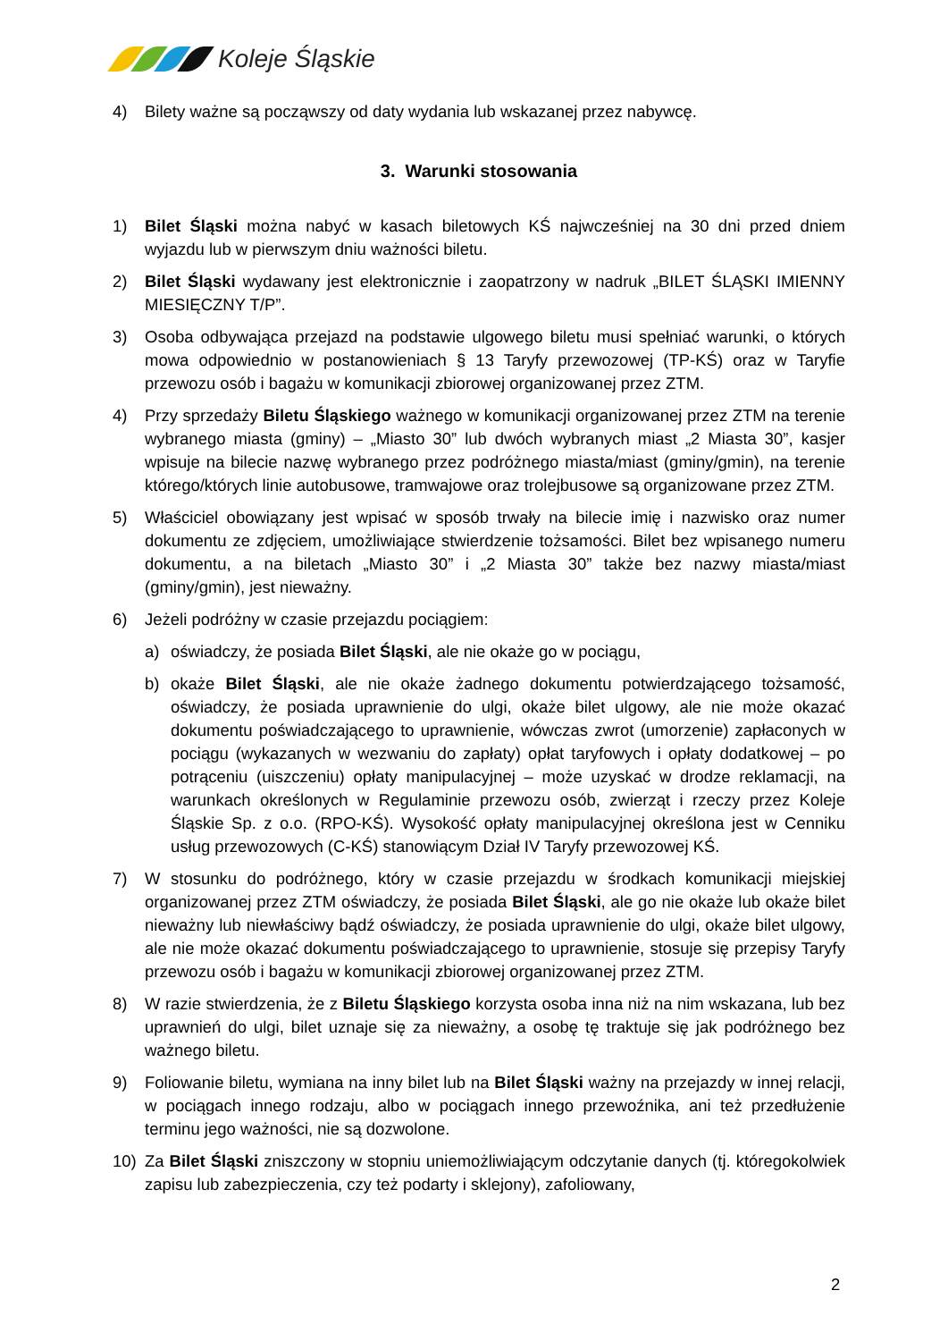Koleje Śląskie
4) Bilety ważne są począwszy od daty wydania lub wskazanej przez nabywcę.
3. Warunki stosowania
1) Bilet Śląski można nabyć w kasach biletowych KŚ najwcześniej na 30 dni przed dniem wyjazdu lub w pierwszym dniu ważności biletu.
2) Bilet Śląski wydawany jest elektronicznie i zaopatrzony w nadruk „BILET ŚLĄSKI IMIENNY MIESIĘCZNY T/P”.
3) Osoba odbywająca przejazd na podstawie ulgowego biletu musi spełniać warunki, o których mowa odpowiednio w postanowieniach § 13 Taryfy przewozowej (TP-KŚ) oraz w Taryfie przewozu osób i bagażu w komunikacji zbiorowej organizowanej przez ZTM.
4) Przy sprzedaży Biletu Śląskiego ważnego w komunikacji organizowanej przez ZTM na terenie wybranego miasta (gminy) – „Miasto 30” lub dwóch wybranych miast „2 Miasta 30”, kasjer wpisuje na bilecie nazwę wybranego przez podróżnego miasta/miast (gminy/gmin), na terenie którego/których linie autobusowe, tramwajowe oraz trolejbusowe są organizowane przez ZTM.
5) Właściciel obowiązany jest wpisać w sposób trwały na bilecie imię i nazwisko oraz numer dokumentu ze zdjęciem, umożliwiające stwierdzenie tożsamości. Bilet bez wpisanego numeru dokumentu, a na biletach „Miasto 30” i „2 Miasta 30” także bez nazwy miasta/miast (gminy/gmin), jest nieważny.
6) Jeżeli podróżny w czasie przejazdu pociągiem:
a) oświadczy, że posiada Bilet Śląski, ale nie okaże go w pociągu,
b) okaże Bilet Śląski, ale nie okaże żadnego dokumentu potwierdzającego tożsamość, oświadczy, że posiada uprawnienie do ulgi, okaże bilet ulgowy, ale nie może okazać dokumentu poświadczającego to uprawnienie, wówczas zwrot (umorzenie) zapłaconych w pociągu (wykazanych w wezwaniu do zapłaty) opłat taryfowych i opłaty dodatkowej – po potrąceniu (uiszczeniu) opłaty manipulacyjnej – może uzyskać w drodze reklamacji, na warunkach określonych w Regulaminie przewozu osób, zwierząt i rzeczy przez Koleje Śląskie Sp. z o.o. (RPO-KŚ). Wysokość opłaty manipulacyjnej określona jest w Cenniku usług przewozowych (C-KŚ) stanowiącym Dział IV Taryfy przewozowej KŚ.
7) W stosunku do podróżnego, który w czasie przejazdu w środkach komunikacji miejskiej organizowanej przez ZTM oświadczy, że posiada Bilet Śląski, ale go nie okaże lub okaże bilet nieważny lub niewłaściwy bądź oświadczy, że posiada uprawnienie do ulgi, okaże bilet ulgowy, ale nie może okazać dokumentu poświadczającego to uprawnienie, stosuje się przepisy Taryfy przewozu osób i bagażu w komunikacji zbiorowej organizowanej przez ZTM.
8) W razie stwierdzenia, że z Biletu Śląskiego korzysta osoba inna niż na nim wskazana, lub bez uprawnień do ulgi, bilet uznaje się za nieważny, a osobę tę traktuje się jak podróżnego bez ważnego biletu.
9) Foliowanie biletu, wymiana na inny bilet lub na Bilet Śląski ważny na przejazdy w innej relacji, w pociągach innego rodzaju, albo w pociągach innego przewoźnika, ani też przedłużenie terminu jego ważności, nie są dozwolone.
10) Za Bilet Śląski zniszczony w stopniu uniemożliwiającym odczytanie danych (tj. któregokolwiek zapisu lub zabezpieczenia, czy też podarty i sklejony), zafoliowany,
2